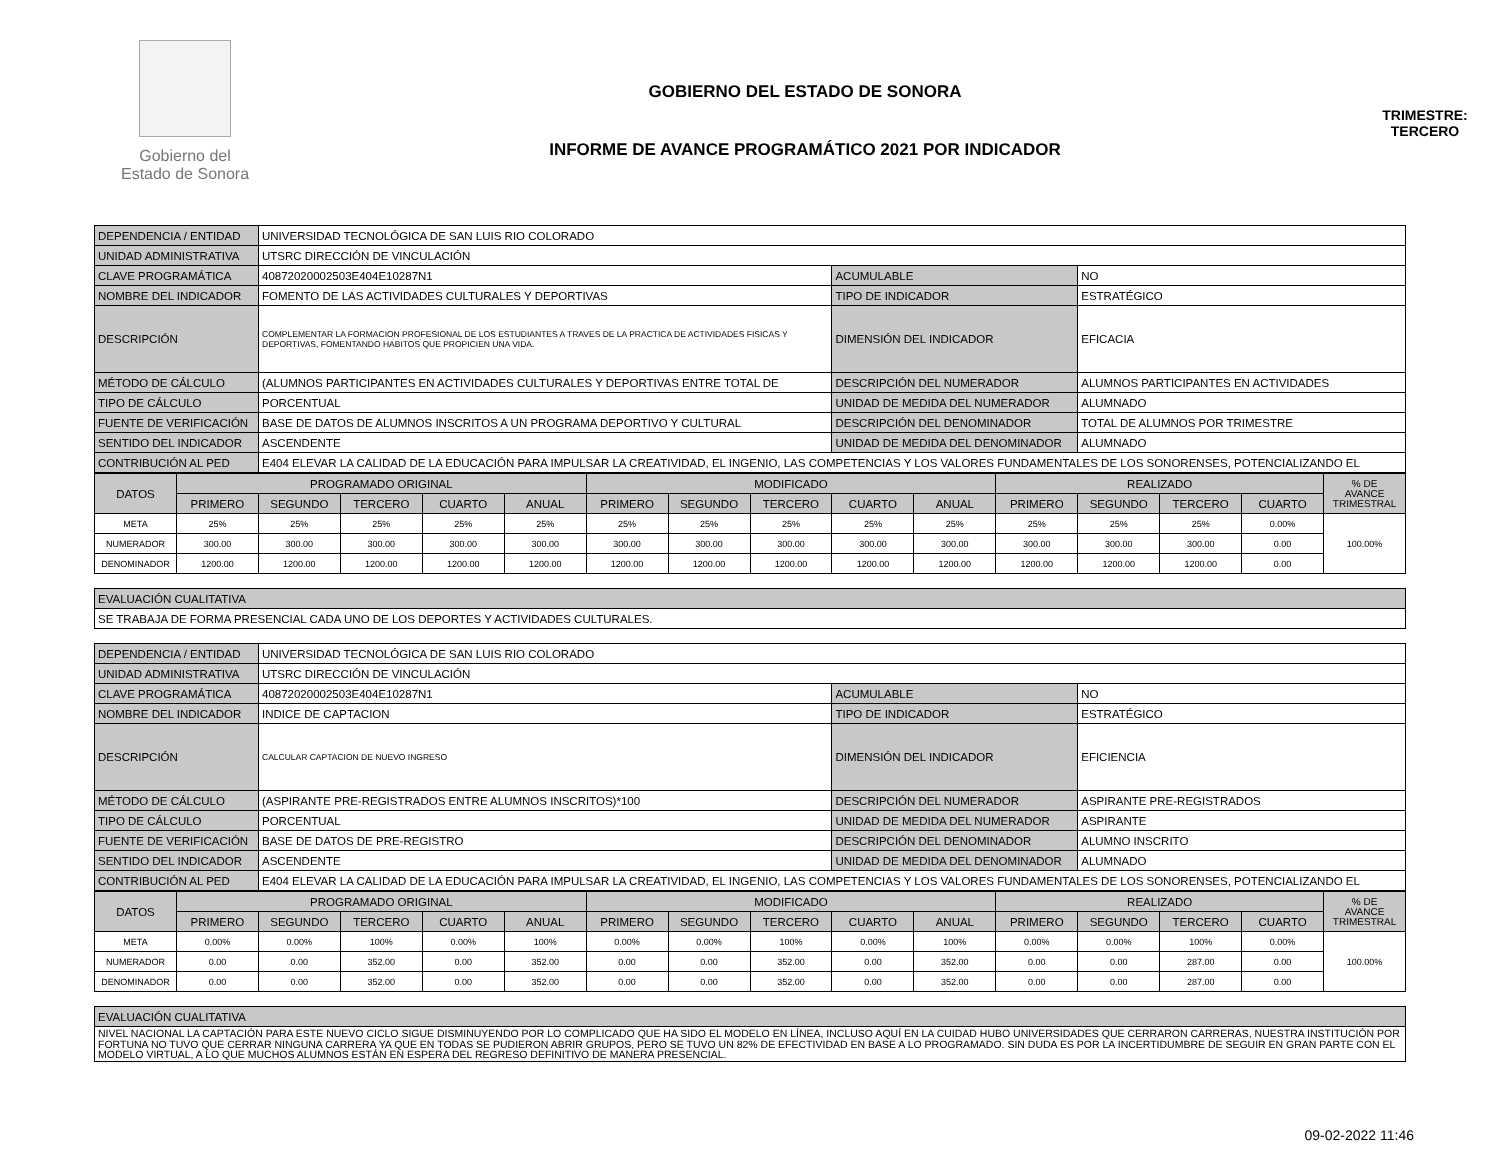Gobierno del
Estado de Sonora
GOBIERNO DEL ESTADO DE SONORA
INFORME DE AVANCE PROGRAMÁTICO 2021 POR INDICADOR
TRIMESTRE:
TERCERO
| DEPENDENCIA / ENTIDAD | UNIVERSIDAD TECNOLÓGICA DE SAN LUIS RIO COLORADO | | |
| UNIDAD ADMINISTRATIVA | UTSRC DIRECCIÓN DE VINCULACIÓN | | |
| CLAVE PROGRAMÁTICA | 40872020002503E404E10287N1 | ACUMULABLE | NO |
| NOMBRE DEL INDICADOR | FOMENTO DE LAS ACTIVIDADES CULTURALES Y DEPORTIVAS | TIPO DE INDICADOR | ESTRATÉGICO |
| DESCRIPCIÓN | COMPLEMENTAR LA FORMACION PROFESIONAL DE LOS ESTUDIANTES A TRAVES DE LA PRACTICA DE ACTIVIDADES FISICAS Y DEPORTIVAS, FOMENTANDO HABITOS QUE PROPICIEN UNA VIDA. | DIMENSIÓN DEL INDICADOR | EFICACIA |
| MÉTODO DE CÁLCULO | (ALUMNOS PARTICIPANTES EN ACTIVIDADES CULTURALES Y DEPORTIVAS ENTRE TOTAL DE | DESCRIPCIÓN DEL NUMERADOR | ALUMNOS PARTICIPANTES EN ACTIVIDADES |
| TIPO DE CÁLCULO | PORCENTUAL | UNIDAD DE MEDIDA DEL NUMERADOR | ALUMNADO |
| FUENTE DE VERIFICACIÓN | BASE DE DATOS DE ALUMNOS INSCRITOS A UN PROGRAMA DEPORTIVO Y CULTURAL | DESCRIPCIÓN DEL DENOMINADOR | TOTAL DE ALUMNOS POR TRIMESTRE |
| SENTIDO DEL INDICADOR | ASCENDENTE | UNIDAD DE MEDIDA DEL DENOMINADOR | ALUMNADO |
| CONTRIBUCIÓN AL PED | E404 ELEVAR LA CALIDAD DE LA EDUCACIÓN PARA IMPULSAR LA CREATIVIDAD, EL INGENIO, LAS COMPETENCIAS Y LOS VALORES FUNDAMENTALES DE LOS SONORENSES, POTENCIALIZANDO EL | | |
| DATOS | PROGRAMADO ORIGINAL | | | | | MODIFICADO | | | | | REALIZADO | | | | % DE AVANCE TRIMESTRAL |
| --- | --- | --- | --- | --- | --- | --- | --- | --- | --- | --- | --- | --- | --- | --- | --- |
| | PRIMERO | SEGUNDO | TERCERO | CUARTO | ANUAL | PRIMERO | SEGUNDO | TERCERO | CUARTO | ANUAL | PRIMERO | SEGUNDO | TERCERO | CUARTO | |
| META | 25% | 25% | 25% | 25% | 25% | 25% | 25% | 25% | 25% | 25% | 25% | 25% | 25% | 0.00% | 100.00% |
| NUMERADOR | 300.00 | 300.00 | 300.00 | 300.00 | 300.00 | 300.00 | 300.00 | 300.00 | 300.00 | 300.00 | 300.00 | 300.00 | 300.00 | 0.00 | |
| DENOMINADOR | 1200.00 | 1200.00 | 1200.00 | 1200.00 | 1200.00 | 1200.00 | 1200.00 | 1200.00 | 1200.00 | 1200.00 | 1200.00 | 1200.00 | 1200.00 | 0.00 | |
| EVALUACIÓN CUALITATIVA |
| SE TRABAJA DE FORMA PRESENCIAL CADA UNO DE LOS DEPORTES Y ACTIVIDADES CULTURALES. |
| DEPENDENCIA / ENTIDAD | UNIVERSIDAD TECNOLÓGICA DE SAN LUIS RIO COLORADO | | |
| UNIDAD ADMINISTRATIVA | UTSRC DIRECCIÓN DE VINCULACIÓN | | |
| CLAVE PROGRAMÁTICA | 40872020002503E404E10287N1 | ACUMULABLE | NO |
| NOMBRE DEL INDICADOR | INDICE DE CAPTACION | TIPO DE INDICADOR | ESTRATÉGICO |
| DESCRIPCIÓN | CALCULAR CAPTACION DE NUEVO INGRESO | DIMENSIÓN DEL INDICADOR | EFICIENCIA |
| MÉTODO DE CÁLCULO | (ASPIRANTE PRE-REGISTRADOS ENTRE ALUMNOS INSCRITOS)*100 | DESCRIPCIÓN DEL NUMERADOR | ASPIRANTE PRE-REGISTRADOS |
| TIPO DE CÁLCULO | PORCENTUAL | UNIDAD DE MEDIDA DEL NUMERADOR | ASPIRANTE |
| FUENTE DE VERIFICACIÓN | BASE DE DATOS DE PRE-REGISTRO | DESCRIPCIÓN DEL DENOMINADOR | ALUMNO INSCRITO |
| SENTIDO DEL INDICADOR | ASCENDENTE | UNIDAD DE MEDIDA DEL DENOMINADOR | ALUMNADO |
| CONTRIBUCIÓN AL PED | E404 ELEVAR LA CALIDAD DE LA EDUCACIÓN PARA IMPULSAR LA CREATIVIDAD, EL INGENIO, LAS COMPETENCIAS Y LOS VALORES FUNDAMENTALES DE LOS SONORENSES, POTENCIALIZANDO EL | | |
| DATOS | PROGRAMADO ORIGINAL | | | | | MODIFICADO | | | | | REALIZADO | | | | % DE AVANCE TRIMESTRAL |
| --- | --- | --- | --- | --- | --- | --- | --- | --- | --- | --- | --- | --- | --- | --- | --- |
| | PRIMERO | SEGUNDO | TERCERO | CUARTO | ANUAL | PRIMERO | SEGUNDO | TERCERO | CUARTO | ANUAL | PRIMERO | SEGUNDO | TERCERO | CUARTO | |
| META | 0.00% | 0.00% | 100% | 0.00% | 100% | 0.00% | 0.00% | 100% | 0.00% | 100% | 0.00% | 0.00% | 100% | 0.00% | 100.00% |
| NUMERADOR | 0.00 | 0.00 | 352.00 | 0.00 | 352.00 | 0.00 | 0.00 | 352.00 | 0.00 | 352.00 | 0.00 | 0.00 | 287.00 | 0.00 | |
| DENOMINADOR | 0.00 | 0.00 | 352.00 | 0.00 | 352.00 | 0.00 | 0.00 | 352.00 | 0.00 | 352.00 | 0.00 | 0.00 | 287.00 | 0.00 | |
| EVALUACIÓN CUALITATIVA |
| NIVEL NACIONAL LA CAPTACIÓN PARA ESTE NUEVO CICLO SIGUE DISMINUYENDO POR LO COMPLICADO QUE HA SIDO EL MODELO EN LÍNEA, INCLUSO AQUÍ EN LA CUIDAD HUBO UNIVERSIDADES QUE CERRARON CARRERAS, NUESTRA INSTITUCIÓN POR FORTUNA NO TUVO QUE CERRAR NINGUNA CARRERA YA QUE EN TODAS SE PUDIERON ABRIR GRUPOS, PERO SE TUVO UN 82% DE EFECTIVIDAD EN BASE A LO PROGRAMADO. SIN DUDA ES POR LA INCERTIDUMBRE DE SEGUIR EN GRAN PARTE CON EL MODELO VIRTUAL, A LO QUE MUCHOS ALUMNOS ESTÁN EN ESPERA DEL REGRESO DEFINITIVO DE MANERA PRESENCIAL. |
09-02-2022 11:46